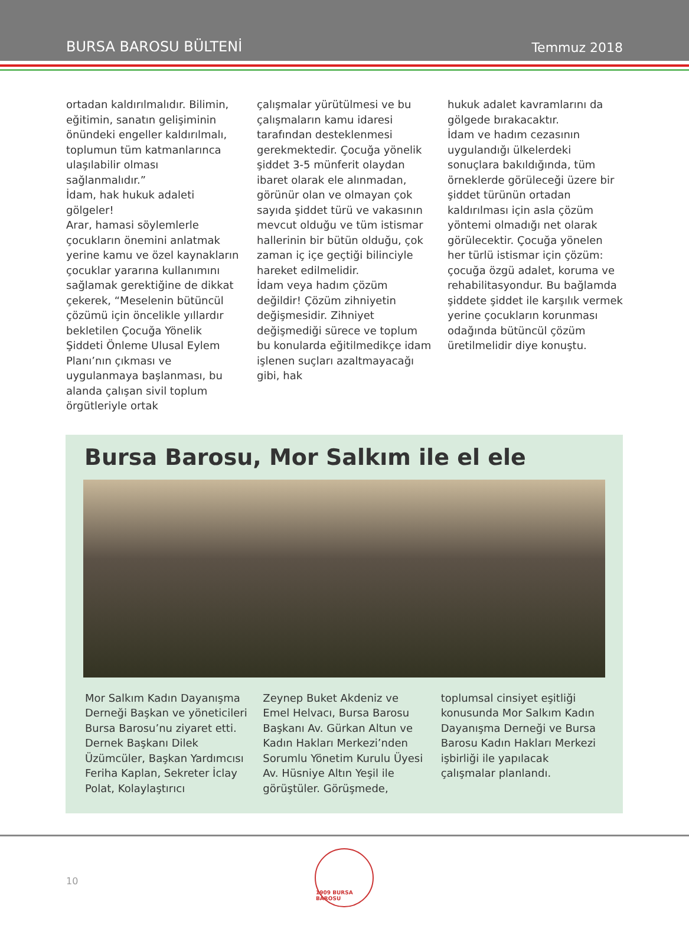BURSA BAROSU BÜLTENİ Temmuz 2018
ortadan kaldırılmalıdır. Bilimin, eğitimin, sanatın gelişiminin önündeki engeller kaldırılmalı, toplumun tüm katmanlarınca ulaşılabilir olması sağlanmalıdır.”
İdam, hak hukuk adaleti gölgeler!
Arar, hamasi söylemlerle çocukların önemini anlatmak yerine kamu ve özel kaynakların çocuklar yararına kullanımını sağlamak gerektiğine de dikkat çekerek, “Meselenin bütüncül çözümü için öncelikle yıllardır bekletilen Çocuğa Yönelik Şiddeti Önleme Ulusal Eylem Planı’nın çıkması ve uygulanmaya başlanması, bu alanda çalışan sivil toplum örgütleriyle ortak
çalışmalar yürütülmesi ve bu çalışmaların kamu idaresi tarafından desteklenmesi gerekmektedir. Çocuğa yönelik şiddet 3-5 münferit olaydan ibaret olarak ele alınmadan, görünür olan ve olmayan çok sayıda şiddet türü ve vakasının mevcut olduğu ve tüm istismar hallerinin bir bütün olduğu, çok zaman iç içe geçtiği bilinciyle hareket edilmelidir.
İdam veya hadım çözüm değildir! Çözüm zihniyetin değişmesidir. Zihniyet değişmediği sürece ve toplum bu konularda eğitilmedikçe idam işlenen suçları azaltmayacağı gibi, hak
hukuk adalet kavramlarını da gölgede bırakacaktır.
İdam ve hadım cezasının uygulandığı ülkelerdeki sonuçlara bakıldığında, tüm örneklerde görüleceği üzere bir şiddet türünün ortadan kaldırılması için asla çözüm yöntemi olmadığı net olarak görülecektir. Çocuğa yönelen her türlü istismar için çözüm: çocuğa özgü adalet, koruma ve rehabilitasyondur. Bu bağlamda şiddete şiddet ile karşılık vermek yerine çocukların korunması odağında bütüncül çözüm üretilmelidir diye konuştu.
Bursa Barosu, Mor Salkım ile el ele
Mor Salkım Kadın Dayanışma Derneği Başkan ve yöneticileri Bursa Barosu’nu ziyaret etti. Dernek Başkanı Dilek Üzümcüler, Başkan Yardımcısı Feriha Kaplan, Sekreter İclay Polat, Kolaylaştırıcı
Zeynep Buket Akdeniz ve Emel Helvacı, Bursa Barosu Başkanı Av. Gürkan Altun ve Kadın Hakları Merkezi’nden Sorumlu Yönetim Kurulu Üyesi Av. Hüsniye Altın Yeşil ile görüştüler. Görüşmede,
toplumsal cinsiyet eşitliği konusunda Mor Salkım Kadın Dayanışma Derneği ve Bursa Barosu Kadın Hakları Merkezi işbirliği ile yapılacak çalışmalar planlandı.
10
1909 BURSA BAROSU